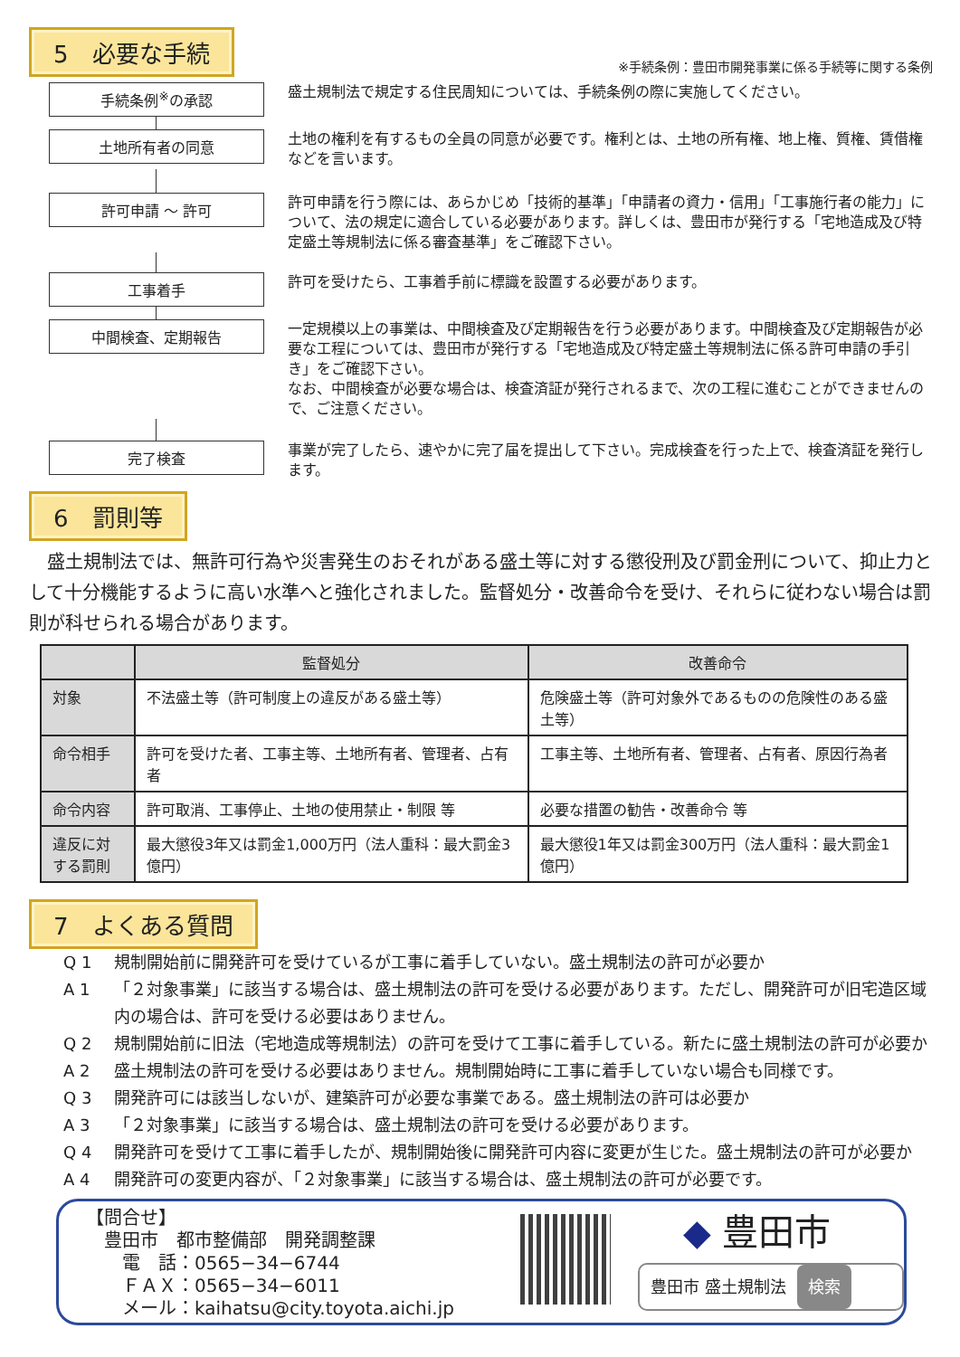5　必要な手続
※手続条例：豊田市開発事業に係る手続等に関する条例
手続条例<sup>※</sup>の承認
盛土規制法で規定する住民周知については、手続条例の際に実施してください。
土地所有者の同意
土地の権利を有するもの全員の同意が必要です。権利とは、土地の所有権、地上権、質権、賃借権などを言います。
許可申請 ～ 許可
許可申請を行う際には、あらかじめ「技術的基準」「申請者の資力・信用」「工事施行者の能力」について、法の規定に適合している必要があります。詳しくは、豊田市が発行する「宅地造成及び特定盛土等規制法に係る審査基準」をご確認下さい。
工事着手
許可を受けたら、工事着手前に標識を設置する必要があります。
中間検査、定期報告
一定規模以上の事業は、中間検査及び定期報告を行う必要があります。中間検査及び定期報告が必要な工程については、豊田市が発行する「宅地造成及び特定盛土等規制法に係る許可申請の手引き」をご確認下さい。
なお、中間検査が必要な場合は、検査済証が発行されるまで、次の工程に進むことができませんので、ご注意ください。
完了検査
事業が完了したら、速やかに完了届を提出して下さい。完成検査を行った上で、検査済証を発行します。
6　罰則等
　盛土規制法では、無許可行為や災害発生のおそれがある盛土等に対する懲役刑及び罰金刑について、抑止力として十分機能するように高い水準へと強化されました。監督処分・改善命令を受け、それらに従わない場合は罰則が科せられる場合があります。
| | 監督処分 | 改善命令 |
| --- | --- | --- |
| 対象 | 不法盛土等（許可制度上の違反がある盛土等） | 危険盛土等（許可対象外であるものの危険性のある盛土等） |
| 命令相手 | 許可を受けた者、工事主等、土地所有者、管理者、占有者 | 工事主等、土地所有者、管理者、占有者、原因行為者 |
| 命令内容 | 許可取消、工事停止、土地の使用禁止・制限 等 | 必要な措置の勧告・改善命令 等 |
| 違反に対する罰則 | 最大懲役3年又は罰金1,000万円（法人重科：最大罰金3億円） | 最大懲役1年又は罰金300万円（法人重科：最大罰金1億円） |
7　よくある質問
Q 1 規制開始前に開発許可を受けているが工事に着手していない。盛土規制法の許可が必要か
A 1 「２対象事業」に該当する場合は、盛土規制法の許可を受ける必要があります。ただし、開発許可が旧宅造区域内の場合は、許可を受ける必要はありません。
Q 2 規制開始前に旧法（宅地造成等規制法）の許可を受けて工事に着手している。新たに盛土規制法の許可が必要か
A 2 盛土規制法の許可を受ける必要はありません。規制開始時に工事に着手していない場合も同様です。
Q 3 開発許可には該当しないが、建築許可が必要な事業である。盛土規制法の許可は必要か
A 3 「２対象事業」に該当する場合は、盛土規制法の許可を受ける必要があります。
Q 4 開発許可を受けて工事に着手したが、規制開始後に開発許可内容に変更が生じた。盛土規制法の許可が必要か
A 4 開発許可の変更内容が、「２対象事業」に該当する場合は、盛土規制法の許可が必要です。
【問合せ】
　豊田市　都市整備部　開発調整課
　　電　話：0565−34−6744
　　ＦＡＸ：0565−34−6011
　　メール：kaihatsu@city.toyota.aichi.jp
◆ 豊田市
豊田市 盛土規制法 検索